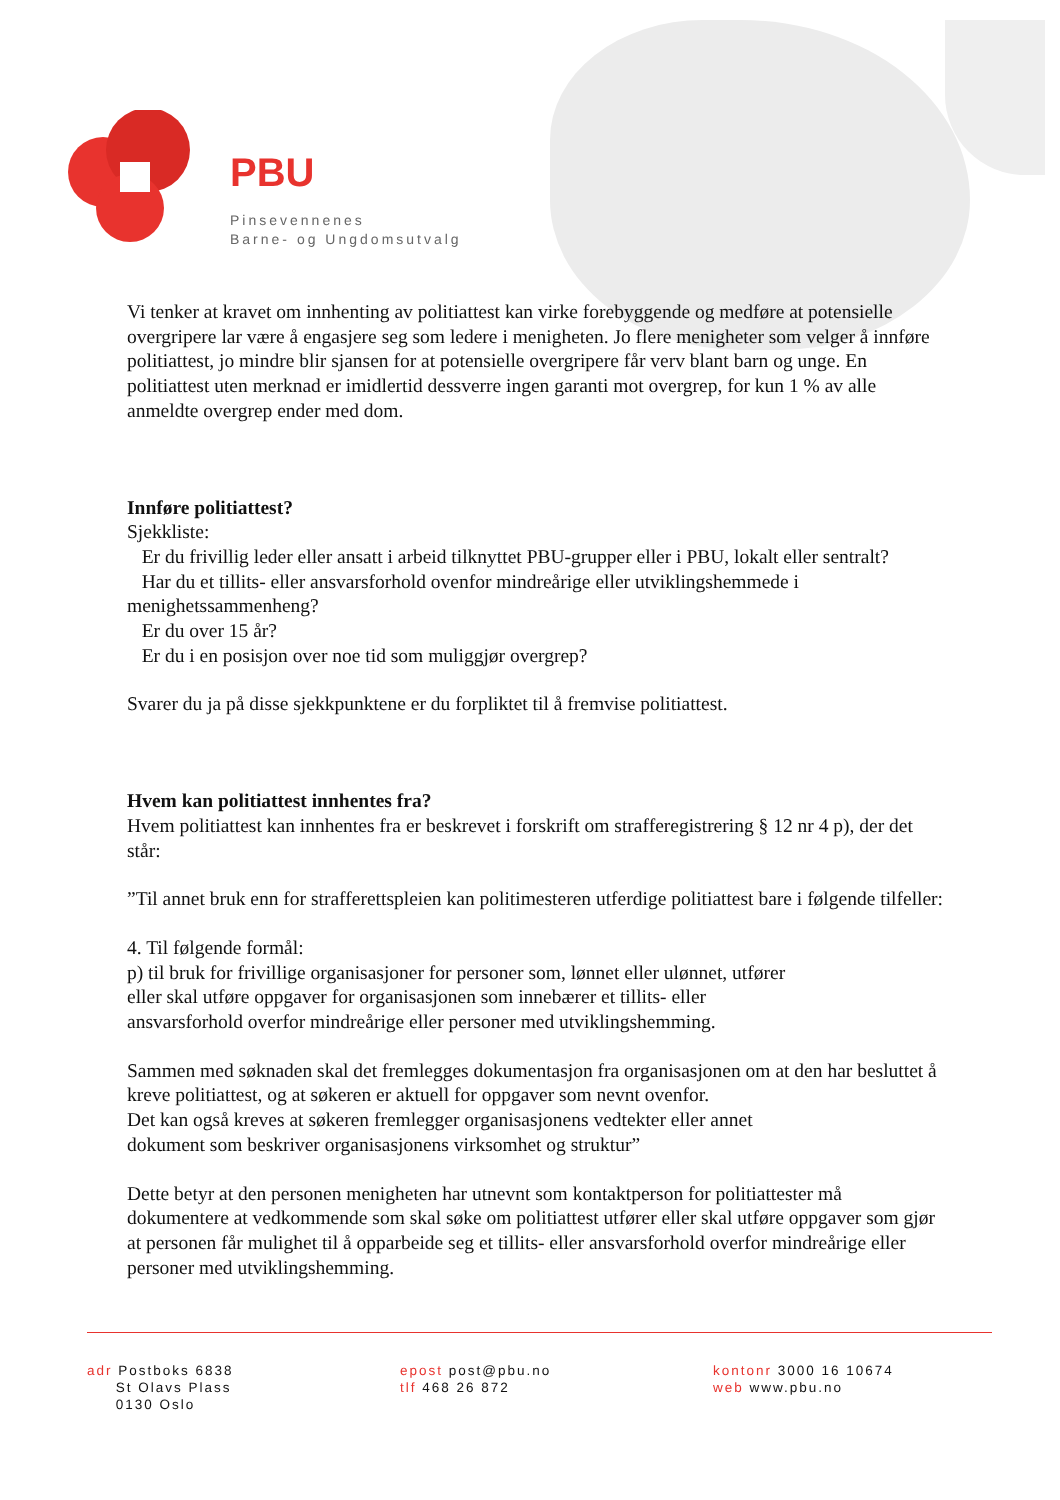PBU
Pinsevennenes
Barne- og Ungdomsutvalg
Vi tenker at kravet om innhenting av politiattest kan virke forebyggende og medføre at potensielle overgripere lar være å engasjere seg som ledere i menigheten. Jo flere menigheter som velger å innføre politiattest, jo mindre blir sjansen for at potensielle overgripere får verv blant barn og unge. En politiattest uten merknad er imidlertid dessverre ingen garanti mot overgrep, for kun 1 % av alle anmeldte overgrep ender med dom.
Innføre politiattest?
Sjekkliste:
Er du frivillig leder eller ansatt i arbeid tilknyttet PBU-grupper eller i PBU, lokalt eller sentralt?
Har du et tillits- eller ansvarsforhold ovenfor mindreårige eller utviklingshemmede i menighetssammenheng?
Er du over 15 år?
Er du i en posisjon over noe tid som muliggjør overgrep?
Svarer du ja på disse sjekkpunktene er du forpliktet til å fremvise politiattest.
Hvem kan politiattest innhentes fra?
Hvem politiattest kan innhentes fra er beskrevet i forskrift om strafferegistrering § 12 nr 4 p), der det står:
”Til annet bruk enn for strafferettspleien kan politimesteren utferdige politiattest bare i følgende tilfeller:
4. Til følgende formål:
p) til bruk for frivillige organisasjoner for personer som, lønnet eller ulønnet, utfører
eller skal utføre oppgaver for organisasjonen som innebærer et tillits- eller
ansvarsforhold overfor mindreårige eller personer med utviklingshemming.
Sammen med søknaden skal det fremlegges dokumentasjon fra organisasjonen om at den har besluttet å kreve politiattest, og at søkeren er aktuell for oppgaver som nevnt ovenfor.
Det kan også kreves at søkeren fremlegger organisasjonens vedtekter eller annet
dokument som beskriver organisasjonens virksomhet og struktur”
Dette betyr at den personen menigheten har utnevnt som kontaktperson for politiattester må dokumentere at vedkommende som skal søke om politiattest utfører eller skal utføre oppgaver som gjør at personen får mulighet til å opparbeide seg et tillits- eller ansvarsforhold overfor mindreårige eller personer med utviklingshemming.
adr Postboks 6838
St Olavs Plass
0130 Oslo
epost post@pbu.no
tlf 468 26 872
kontonr 3000 16 10674
web www.pbu.no